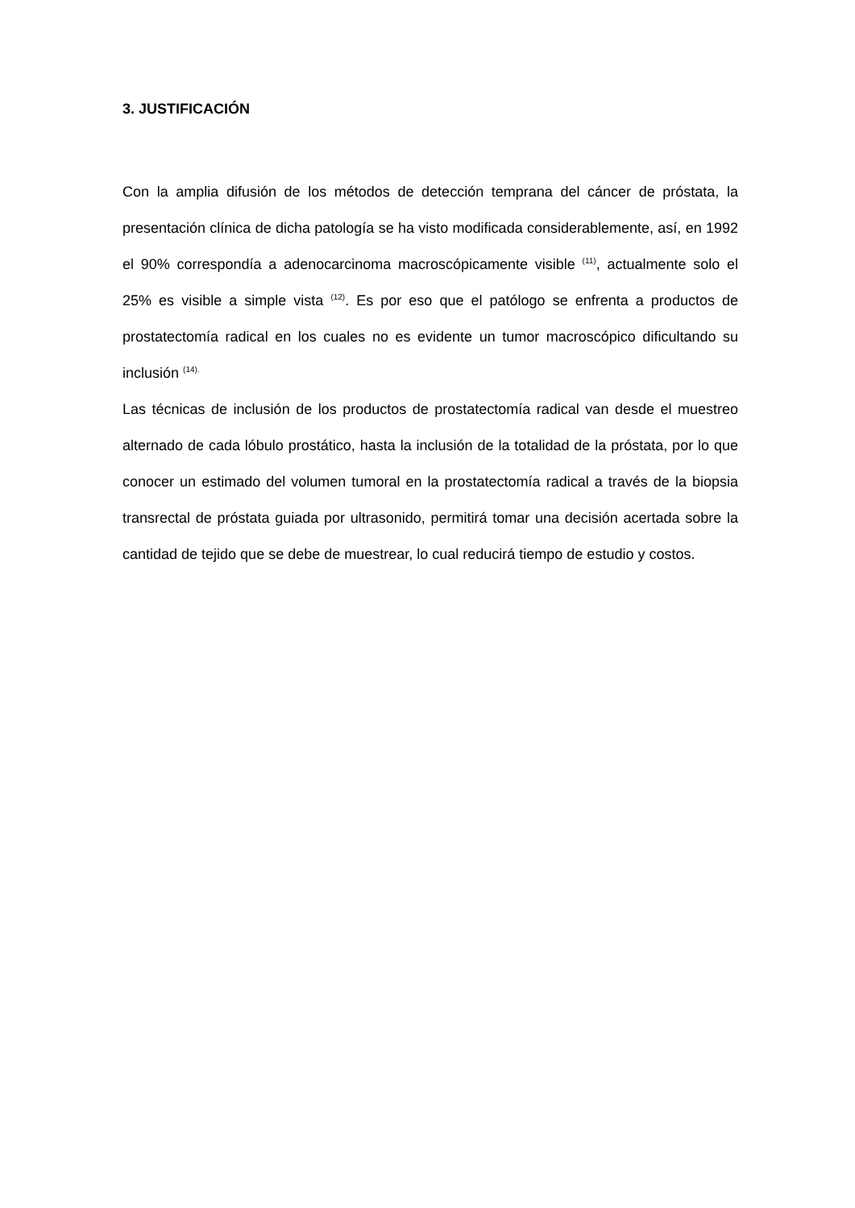3. JUSTIFICACIÓN
Con la amplia difusión de los métodos de detección temprana del cáncer de próstata, la presentación clínica de dicha patología se ha visto modificada considerablemente, así, en 1992 el 90% correspondía a adenocarcinoma macroscópicamente visible <sup>(11)</sup>, actualmente solo el 25% es visible a simple vista <sup>(12)</sup>. Es por eso que el patólogo se enfrenta a productos de prostatectomía radical en los cuales no es evidente un tumor macroscópico dificultando su inclusión <sup>(14).</sup>
Las técnicas de inclusión de los productos de prostatectomía radical van desde el muestreo alternado de cada lóbulo prostático, hasta la inclusión de la totalidad de la próstata, por lo que conocer un estimado del volumen tumoral en la prostatectomía radical a través de la biopsia transrectal de próstata guiada por ultrasonido, permitirá tomar una decisión acertada sobre la cantidad de tejido que se debe de muestrear, lo cual reducirá tiempo de estudio y costos.